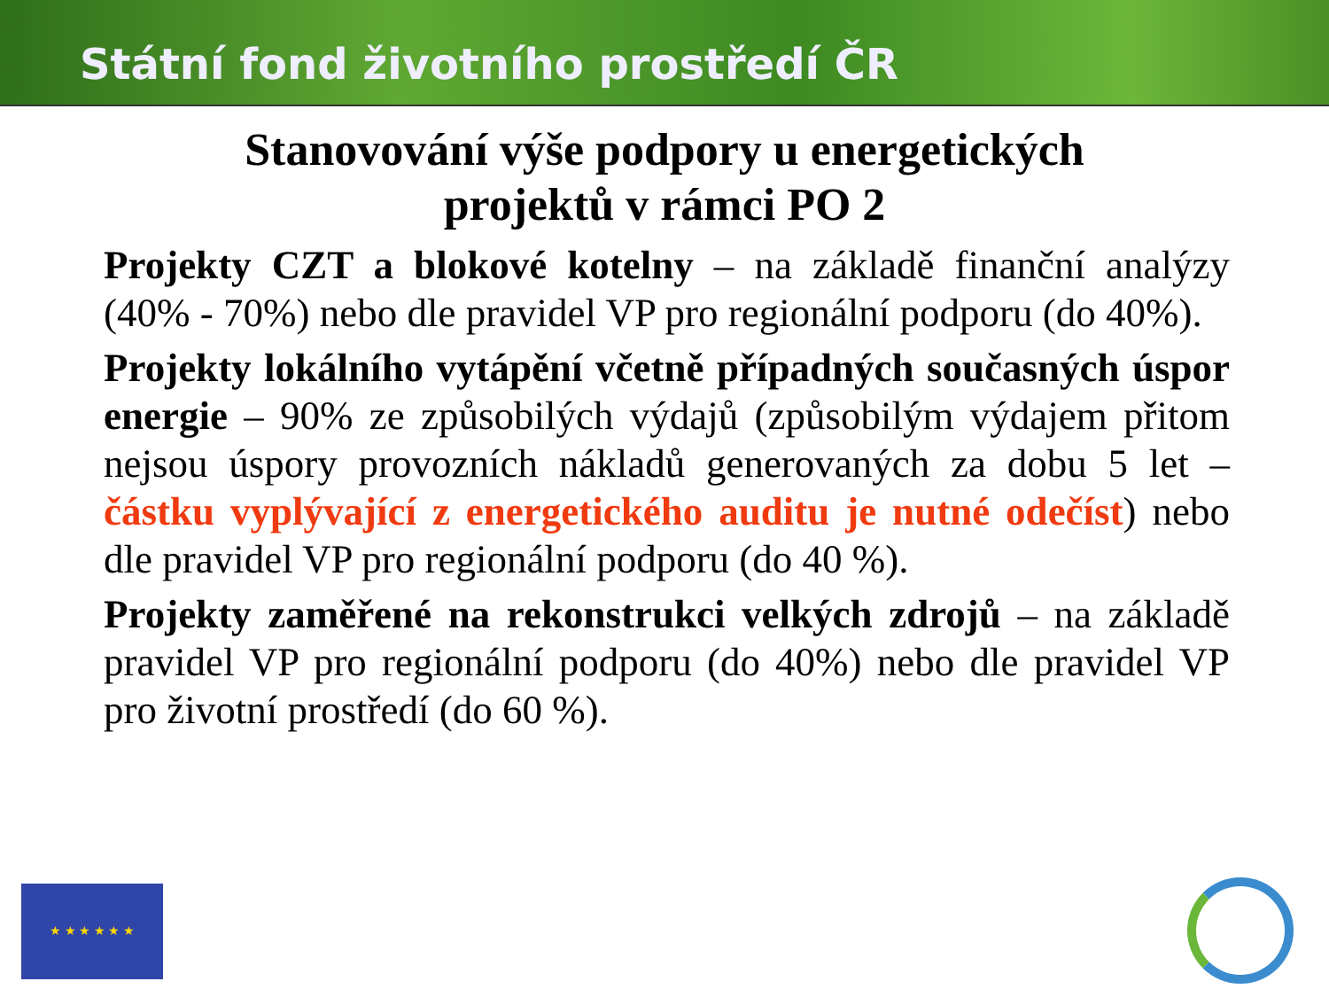Státní fond životního prostředí ČR
Stanovování výše podpory u energetických
projektů v rámci PO 2
Projekty CZT a blokové kotelny – na základě finanční analýzy (40% - 70%) nebo dle pravidel VP pro regionální podporu (do 40%).
Projekty lokálního vytápění včetně případných současných úspor energie – 90% ze způsobilých výdajů (způsobilým výdajem přitom nejsou úspory provozních nákladů generovaných za dobu 5 let – částku vyplývající z energetického auditu je nutné odečíst) nebo dle pravidel VP pro regionální podporu (do 40 %).
Projekty zaměřené na rekonstrukci velkých zdrojů – na základě pravidel VP pro regionální podporu (do 40%) nebo dle pravidel VP pro životní prostředí (do 60 %).
★ ★ ★ ★ ★ ★